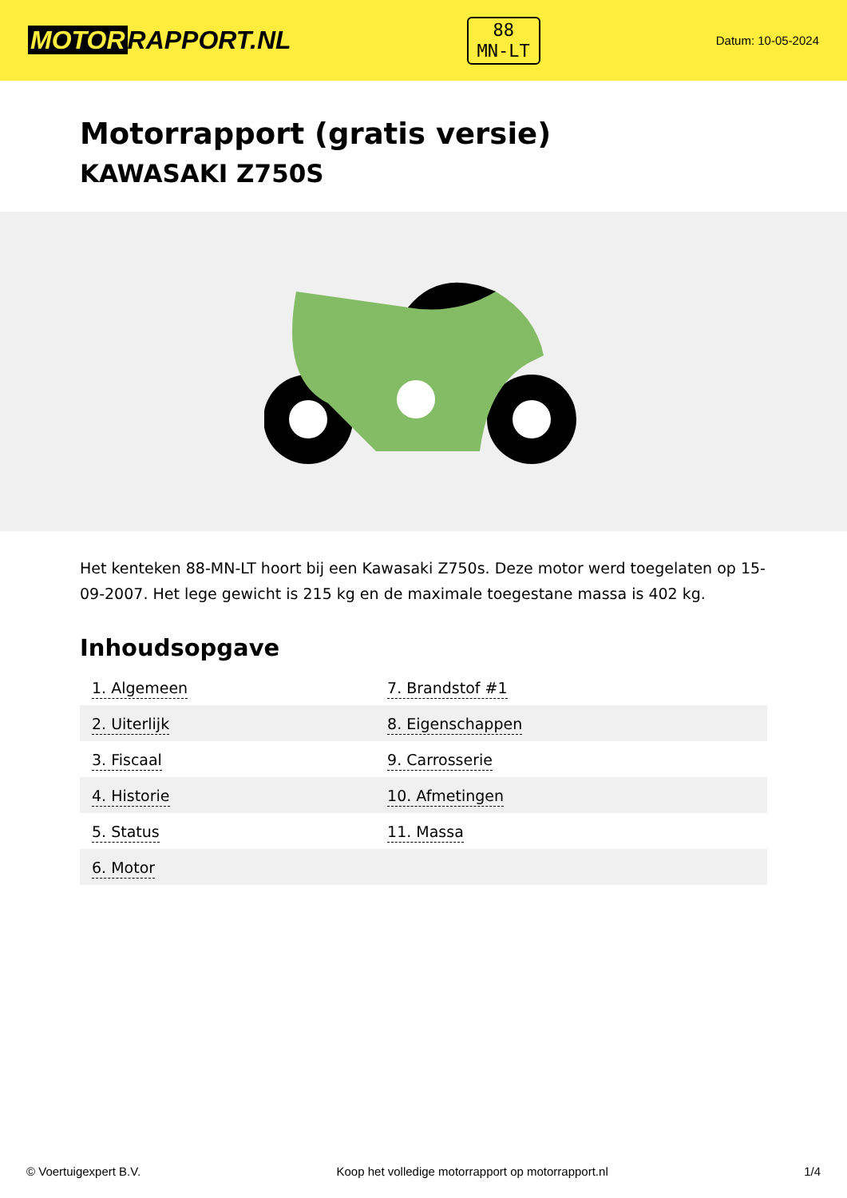MOTOR RAPPORT.NL
88
MN-LT
Datum: 10-05-2024
Motorrapport (gratis versie)
KAWASAKI Z750S
Het kenteken 88-MN-LT hoort bij een Kawasaki Z750s. Deze motor werd toegelaten op 15-09-2007. Het lege gewicht is 215 kg en de maximale toegestane massa is 402 kg.
Inhoudsopgave
| 1. Algemeen | 7. Brandstof #1 |
| 2. Uiterlijk | 8. Eigenschappen |
| 3. Fiscaal | 9. Carrosserie |
| 4. Historie | 10. Afmetingen |
| 5. Status | 11. Massa |
| 6. Motor | |
© Voertuigexpert B.V. Koop het volledige motorrapport op motorrapport.nl 1/4